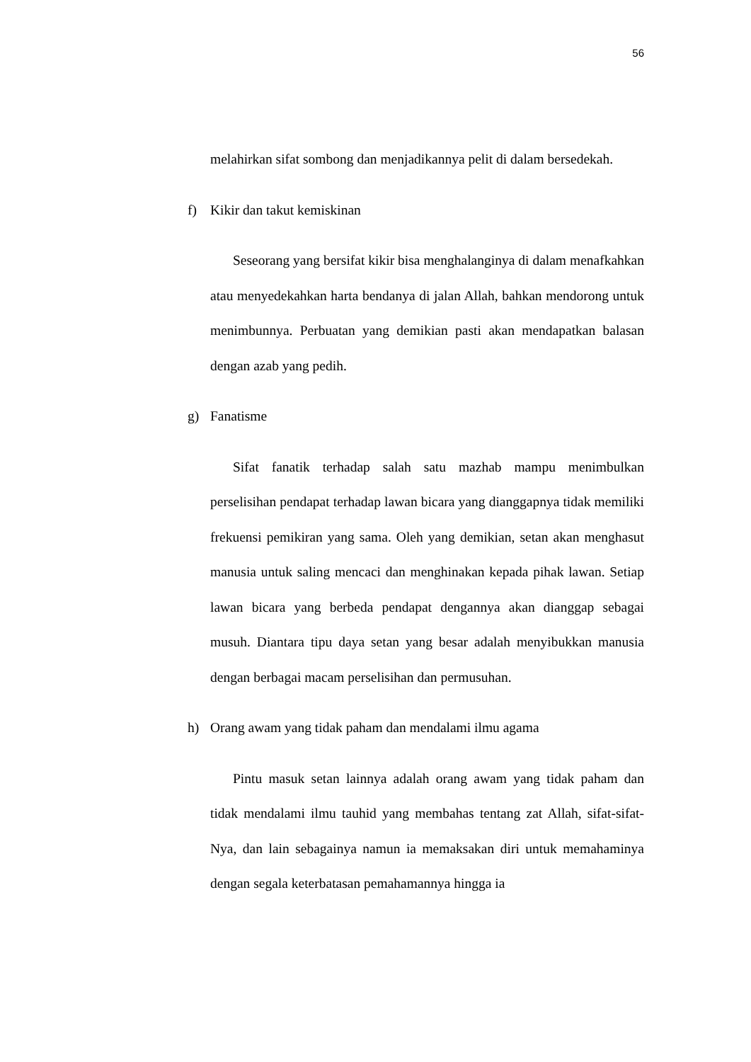56
melahirkan sifat sombong dan menjadikannya pelit di dalam bersedekah.
f) Kikir dan takut kemiskinan
Seseorang yang bersifat kikir bisa menghalanginya di dalam menafkahkan atau menyedekahkan harta bendanya di jalan Allah, bahkan mendorong untuk menimbunnya. Perbuatan yang demikian pasti akan mendapatkan balasan dengan azab yang pedih.
g) Fanatisme
Sifat fanatik terhadap salah satu mazhab mampu menimbulkan perselisihan pendapat terhadap lawan bicara yang dianggapnya tidak memiliki frekuensi pemikiran yang sama. Oleh yang demikian, setan akan menghasut manusia untuk saling mencaci dan menghinakan kepada pihak lawan. Setiap lawan bicara yang berbeda pendapat dengannya akan dianggap sebagai musuh. Diantara tipu daya setan yang besar adalah menyibukkan manusia dengan berbagai macam perselisihan dan permusuhan.
h) Orang awam yang tidak paham dan mendalami ilmu agama
Pintu masuk setan lainnya adalah orang awam yang tidak paham dan tidak mendalami ilmu tauhid yang membahas tentang zat Allah, sifat-sifat-Nya, dan lain sebagainya namun ia memaksakan diri untuk memahaminya dengan segala keterbatasan pemahamannya hingga ia